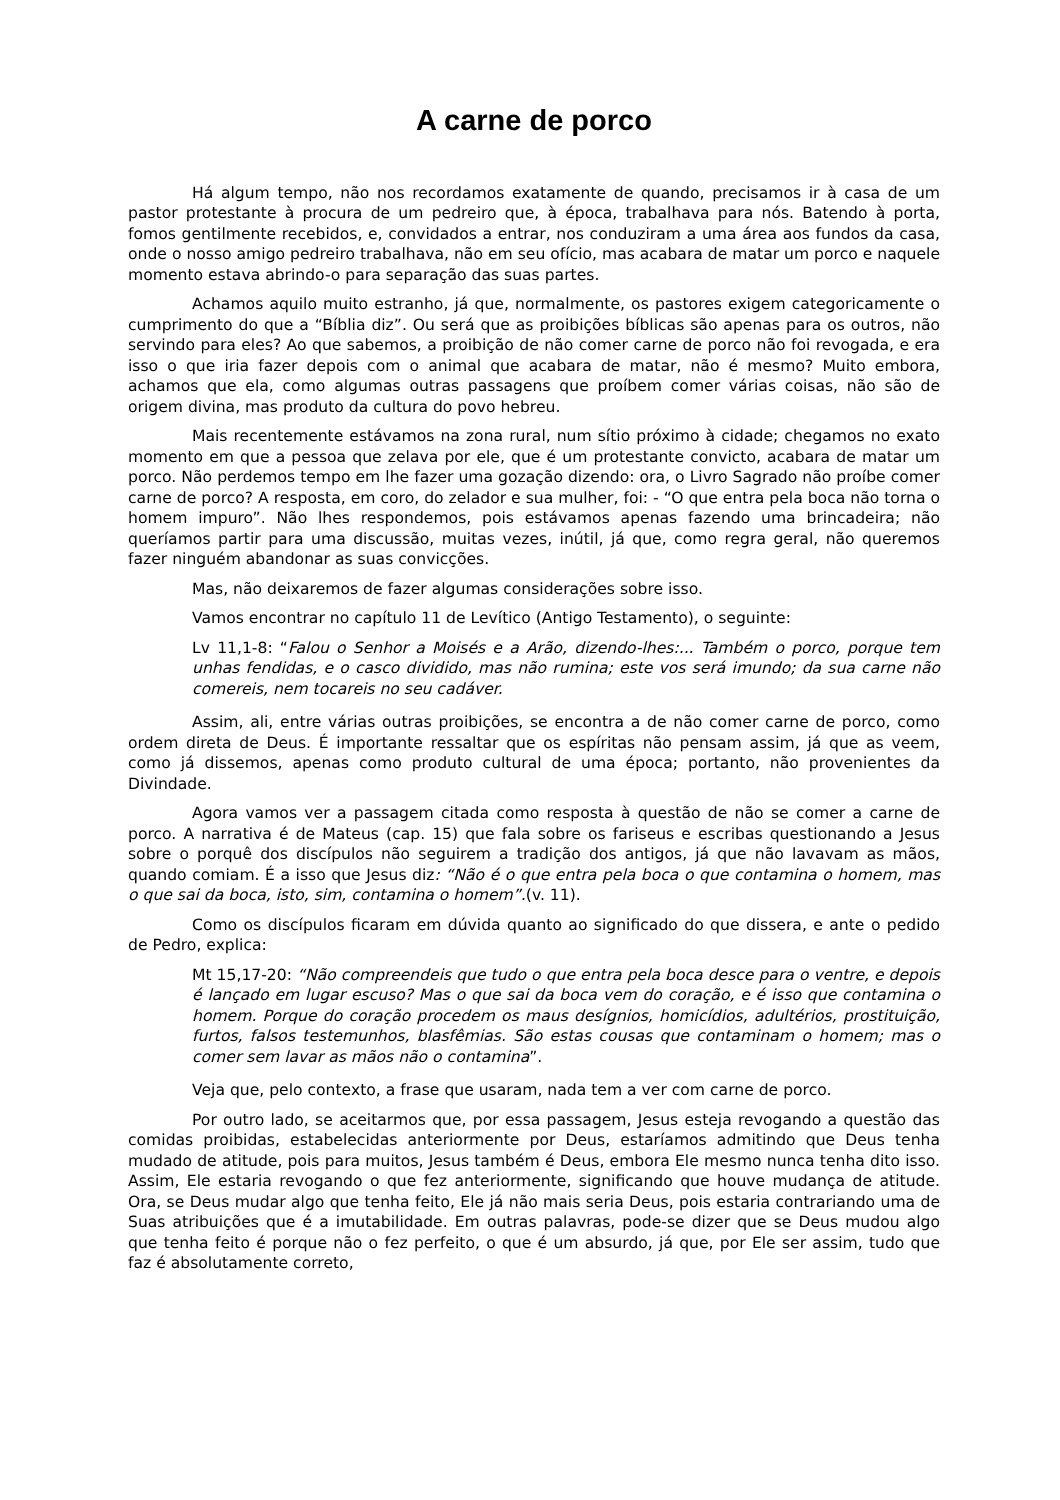A carne de porco
Há algum tempo, não nos recordamos exatamente de quando, precisamos ir à casa de um pastor protestante à procura de um pedreiro que, à época, trabalhava para nós. Batendo à porta, fomos gentilmente recebidos, e, convidados a entrar, nos conduziram a uma área aos fundos da casa, onde o nosso amigo pedreiro trabalhava, não em seu ofício, mas acabara de matar um porco e naquele momento estava abrindo-o para separação das suas partes.
Achamos aquilo muito estranho, já que, normalmente, os pastores exigem categoricamente o cumprimento do que a “Bíblia diz”. Ou será que as proibições bíblicas são apenas para os outros, não servindo para eles? Ao que sabemos, a proibição de não comer carne de porco não foi revogada, e era isso o que iria fazer depois com o animal que acabara de matar, não é mesmo? Muito embora, achamos que ela, como algumas outras passagens que proíbem comer várias coisas, não são de origem divina, mas produto da cultura do povo hebreu.
Mais recentemente estávamos na zona rural, num sítio próximo à cidade; chegamos no exato momento em que a pessoa que zelava por ele, que é um protestante convicto, acabara de matar um porco. Não perdemos tempo em lhe fazer uma gozação dizendo: ora, o Livro Sagrado não proíbe comer carne de porco? A resposta, em coro, do zelador e sua mulher, foi: - “O que entra pela boca não torna o homem impuro”. Não lhes respondemos, pois estávamos apenas fazendo uma brincadeira; não queríamos partir para uma discussão, muitas vezes, inútil, já que, como regra geral, não queremos fazer ninguém abandonar as suas convicções.
Mas, não deixaremos de fazer algumas considerações sobre isso.
Vamos encontrar no capítulo 11 de Levítico (Antigo Testamento), o seguinte:
Lv 11,1-8: “Falou o Senhor a Moisés e a Arão, dizendo-lhes:... Também o porco, porque tem unhas fendidas, e o casco dividido, mas não rumina; este vos será imundo; da sua carne não comereis, nem tocareis no seu cadáver.
Assim, ali, entre várias outras proibições, se encontra a de não comer carne de porco, como ordem direta de Deus. É importante ressaltar que os espíritas não pensam assim, já que as veem, como já dissemos, apenas como produto cultural de uma época; portanto, não provenientes da Divindade.
Agora vamos ver a passagem citada como resposta à questão de não se comer a carne de porco. A narrativa é de Mateus (cap. 15) que fala sobre os fariseus e escribas questionando a Jesus sobre o porquê dos discípulos não seguirem a tradição dos antigos, já que não lavavam as mãos, quando comiam. É a isso que Jesus diz: “Não é o que entra pela boca o que contamina o homem, mas o que sai da boca, isto, sim, contamina o homem”.(v. 11).
Como os discípulos ficaram em dúvida quanto ao significado do que dissera, e ante o pedido de Pedro, explica:
Mt 15,17-20: “Não compreendeis que tudo o que entra pela boca desce para o ventre, e depois é lançado em lugar escuso? Mas o que sai da boca vem do coração, e é isso que contamina o homem. Porque do coração procedem os maus desígnios, homicídios, adultérios, prostituição, furtos, falsos testemunhos, blasfêmias. São estas cousas que contaminam o homem; mas o comer sem lavar as mãos não o contamina”.
Veja que, pelo contexto, a frase que usaram, nada tem a ver com carne de porco.
Por outro lado, se aceitarmos que, por essa passagem, Jesus esteja revogando a questão das comidas proibidas, estabelecidas anteriormente por Deus, estaríamos admitindo que Deus tenha mudado de atitude, pois para muitos, Jesus também é Deus, embora Ele mesmo nunca tenha dito isso. Assim, Ele estaria revogando o que fez anteriormente, significando que houve mudança de atitude. Ora, se Deus mudar algo que tenha feito, Ele já não mais seria Deus, pois estaria contrariando uma de Suas atribuições que é a imutabilidade. Em outras palavras, pode-se dizer que se Deus mudou algo que tenha feito é porque não o fez perfeito, o que é um absurdo, já que, por Ele ser assim, tudo que faz é absolutamente correto,